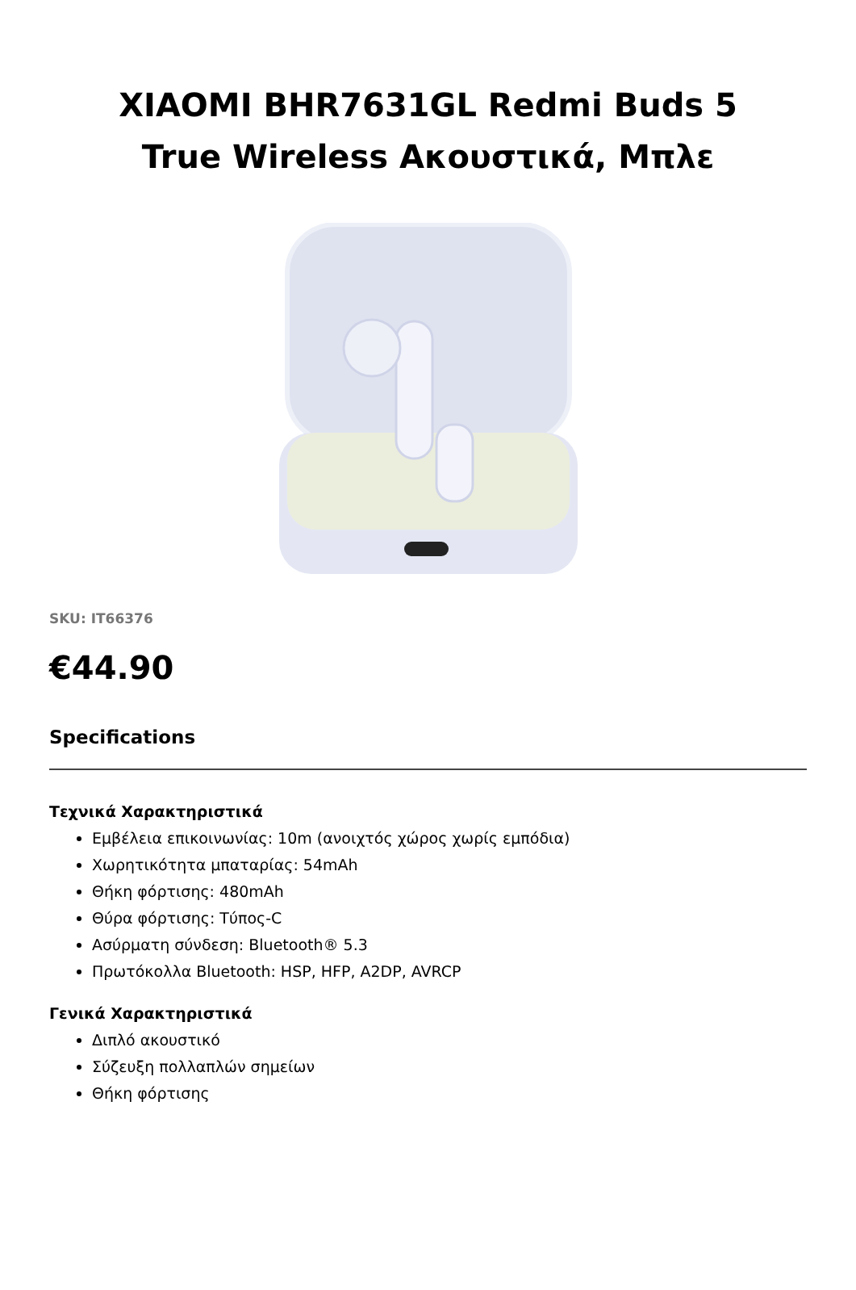XIAOMI BHR7631GL Redmi Buds 5
True Wireless Ακουστικά, Μπλε
SKU: IT66376
€44.90
Specifications
Τεχνικά Χαρακτηριστικά
Εμβέλεια επικοινωνίας: 10m (ανοιχτός χώρος χωρίς εμπόδια)
Χωρητικότητα μπαταρίας: 54mAh
Θήκη φόρτισης: 480mAh
Θύρα φόρτισης: Τύπος-C
Ασύρματη σύνδεση: Bluetooth® 5.3
Πρωτόκολλα Bluetooth: HSP, HFP, A2DP, AVRCP
Γενικά Χαρακτηριστικά
Διπλό ακουστικό
Σύζευξη πολλαπλών σημείων
Θήκη φόρτισης